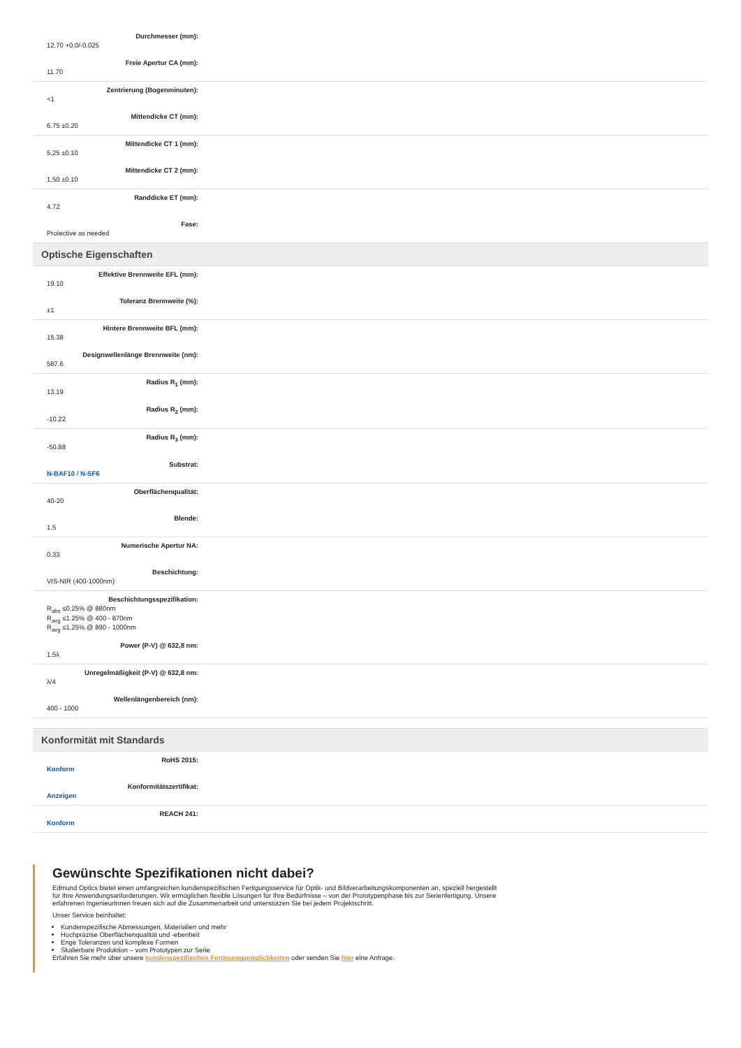| Durchmesser (mm): | |
| 12.70 +0.0/-0.025 | |
| Freie Apertur CA (mm): | |
| 11.70 | |
| Zentrierung (Bogenminuten): | |
| <1 | |
| Mittendicke CT (mm): | |
| 6.75 ±0.20 | |
| Mittendicke CT 1 (mm): | |
| 5.25 ±0.10 | |
| Mittendicke CT 2 (mm): | |
| 1.50 ±0.10 | |
| Randdicke ET (mm): | |
| 4.72 | |
| Fase: | |
| Protective as needed | |
| Optische Eigenschaften | |
| Effektive Brennweite EFL (mm): | |
| 19.10 | |
| Toleranz Brennweite (%): | |
| ±1 | |
| Hintere Brennweite BFL (mm): | |
| 15.38 | |
| Designwellenlänge Brennweite (nm): | |
| 587.6 | |
| Radius R<sub>1</sub> (mm): | |
| 13.19 | |
| Radius R<sub>2</sub> (mm): | |
| -10.22 | |
| Radius R<sub>3</sub> (mm): | |
| -50.88 | |
| Substrat: | |
| N-BAF10 / N-SF6 | |
| Oberflächenqualität: | |
| 40-20 | |
| Blende: | |
| 1.5 | |
| Numerische Apertur NA: | |
| 0.33 | |
| Beschichtung: | |
| VIS-NIR (400-1000nm) | |
| Beschichtungsspezifikation: | |
| R<sub>abs</sub> ≤0.25% @ 880nm R<sub>avg</sub> ≤1.25% @ 400 - 870nm R<sub>avg</sub> ≤1.25% @ 890 - 1000nm | |
| Power (P-V) @ 632,8 nm: | |
| 1.5λ | |
| Unregelmäßigkeit (P-V) @ 632,8 nm: | |
| λ/4 | |
| Wellenlängenbereich (nm): | |
| 400 - 1000 | |
| Konformität mit Standards | |
| RoHS 2015: | |
| Konform | |
| Konformitätszertifikat: | |
| Anzeigen | |
| REACH 241: | |
| Konform | |
Gewünschte Spezifikationen nicht dabei?
Edmund Optics bietet einen umfangreichen kundenspezifischen Fertigungsservice für Optik- und Bildverarbeitungskomponenten an, speziell hergestellt für Ihre Anwendungsanforderungen. Wir ermöglichen flexible Lösungen für Ihre Bedürfnisse – von der Prototypenphase bis zur Serienfertigung. Unsere erfahrenen IngenieurInnen freuen sich auf die Zusammenarbeit und unterstützen Sie bei jedem Projektschritt.
Unser Service beinhaltet:
Kundenspezifische Abmessungen, Materialien und mehr
Hochpräzise Oberflächenqualität und -ebenheit
Enge Toleranzen und komplexe Formen
Skalierbare Produktion – vom Prototypen zur Serie
Erfahren Sie mehr über unsere kundenspezifischen Fertigungsmöglichkeiten oder senden Sie hier eine Anfrage.